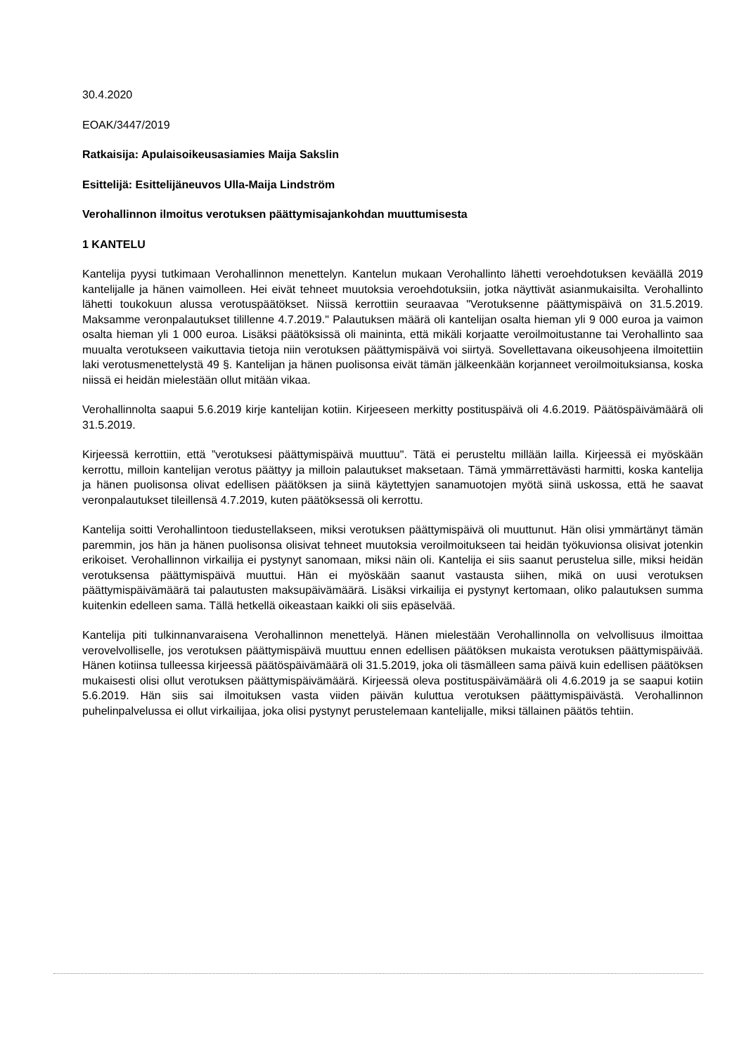30.4.2020
EOAK/3447/2019
Ratkaisija: Apulaisoikeusasiamies Maija Sakslin
Esittelijä: Esittelijäneuvos Ulla-Maija Lindström
Verohallinnon ilmoitus verotuksen päättymisajankohdan muuttumisesta
1 KANTELU
Kantelija pyysi tutkimaan Verohallinnon menettelyn. Kantelun mukaan Verohallinto lähetti veroehdotuksen keväällä 2019 kantelijalle ja hänen vaimolleen. Hei eivät tehneet muutoksia veroehdotuksiin, jotka näyttivät asianmukaisilta. Verohallinto lähetti toukokuun alussa verotuspäätökset. Niissä kerrottiin seuraavaa "Verotuksenne päättymispäivä on 31.5.2019. Maksamme veronpalautukset tilillenne 4.7.2019." Palautuksen määrä oli kantelijan osalta hieman yli 9 000 euroa ja vaimon osalta hieman yli 1 000 euroa. Lisäksi päätöksissä oli maininta, että mikäli korjaatte veroilmoitustanne tai Verohallinto saa muualta verotukseen vaikuttavia tietoja niin verotuksen päättymispäivä voi siirtyä. Sovellettavana oikeusohjeena ilmoitettiin laki verotusmenettelystä 49 §. Kantelijan ja hänen puolisonsa eivät tämän jälkeenkään korjanneet veroilmoituksiansa, koska niissä ei heidän mielestään ollut mitään vikaa.
Verohallinnolta saapui 5.6.2019 kirje kantelijan kotiin. Kirjeeseen merkitty postituspäivä oli 4.6.2019. Päätöspäivämäärä oli 31.5.2019.
Kirjeessä kerrottiin, että ”verotuksesi päättymispäivä muuttuu". Tätä ei perusteltu millään lailla. Kirjeessä ei myöskään kerrottu, milloin kantelijan verotus päättyy ja milloin palautukset maksetaan. Tämä ymmärrettävästi harmitti, koska kantelija ja hänen puolisonsa olivat edellisen päätöksen ja siinä käytettyjen sanamuotojen myötä siinä uskossa, että he saavat veronpalautukset tileillensä 4.7.2019, kuten päätöksessä oli kerrottu.
Kantelija soitti Verohallintoon tiedustellakseen, miksi verotuksen päättymispäivä oli muuttunut. Hän olisi ymmärtänyt tämän paremmin, jos hän ja hänen puolisonsa olisivat tehneet muutoksia veroilmoitukseen tai heidän työkuvionsa olisivat jotenkin erikoiset. Verohallinnon virkailija ei pystynyt sanomaan, miksi näin oli. Kantelija ei siis saanut perustelua sille, miksi heidän verotuksensa päättymispäivä muuttui. Hän ei myöskään saanut vastausta siihen, mikä on uusi verotuksen päättymispäivämäärä tai palautusten maksupäivämäärä. Lisäksi virkailija ei pystynyt kertomaan, oliko palautuksen summa kuitenkin edelleen sama. Tällä hetkellä oikeastaan kaikki oli siis epäselvää.
Kantelija piti tulkinnanvaraisena Verohallinnon menettelyä. Hänen mielestään Verohallinnolla on velvollisuus ilmoittaa verovelvolliselle, jos verotuksen päättymispäivä muuttuu ennen edellisen päätöksen mukaista verotuksen päättymispäivää. Hänen kotiinsa tulleessa kirjeessä päätöspäivämäärä oli 31.5.2019, joka oli täsmälleen sama päivä kuin edellisen päätöksen mukaisesti olisi ollut verotuksen päättymispäivämäärä. Kirjeessä oleva postituspäivämäärä oli 4.6.2019 ja se saapui kotiin 5.6.2019. Hän siis sai ilmoituksen vasta viiden päivän kuluttua verotuksen päättymispäivästä. Verohallinnon puhelinpalvelussa ei ollut virkailijaa, joka olisi pystynyt perustelemaan kantelijalle, miksi tällainen päätös tehtiin.